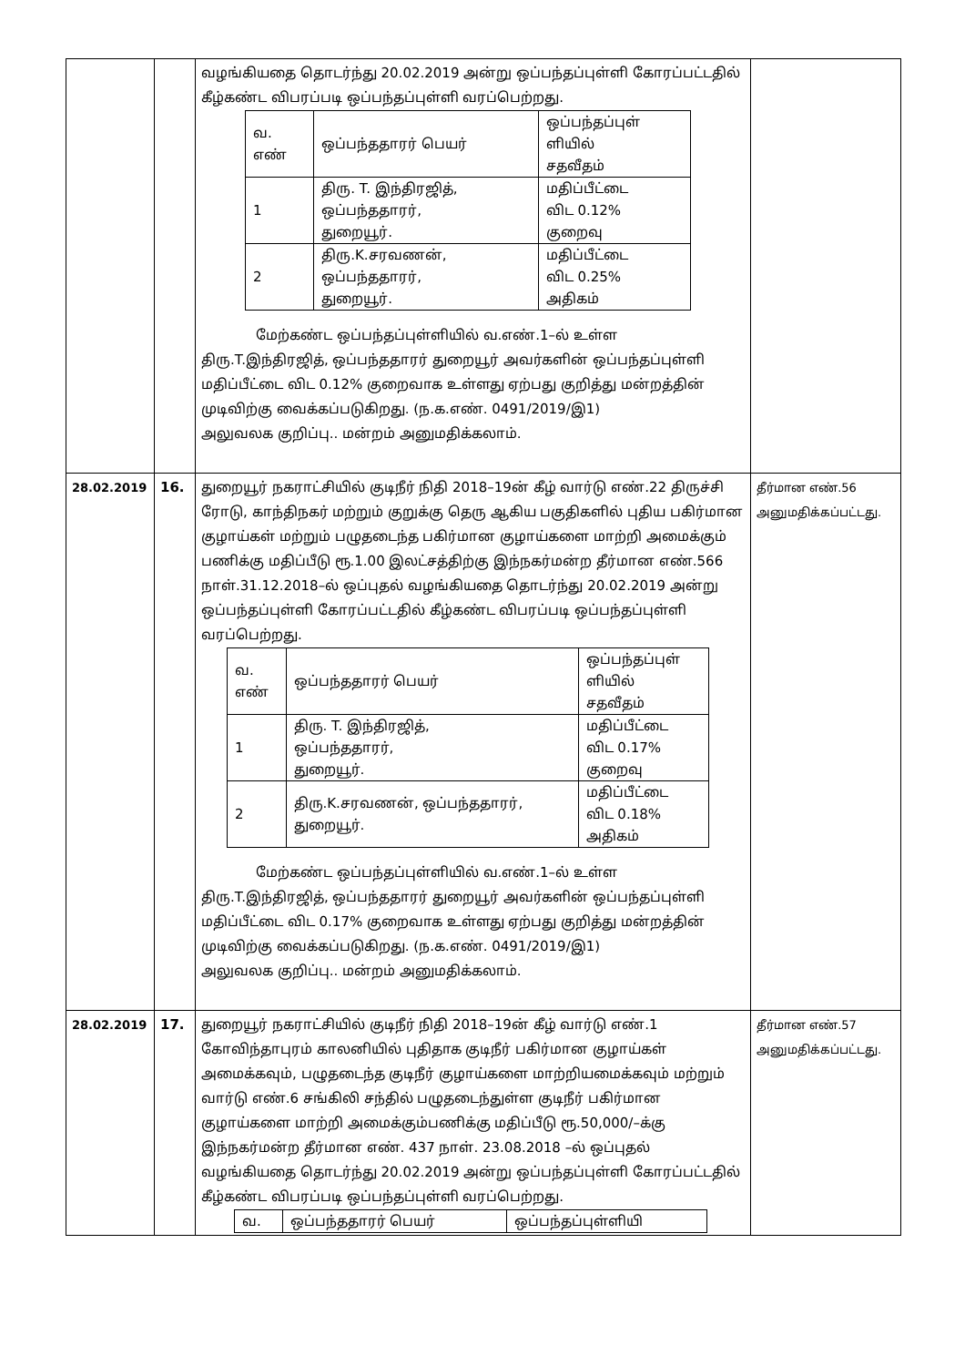| | | வழங்கியதை தொடர்ந்து 20.02.2019 அன்று ஒப்பந்தப்புள்ளி கோரப்பட்டதில் கீழ்கண்ட விபரப்படி ஒப்பந்தப்புள்ளி வரப்பெற்றது. / வ. எண் / ஒப்பந்ததாரர் பெயர் / ஒப்பந்தப்புள் ளியில் சதவீதம் / / 1 / திரு. T. இந்திரஜித், ஒப்பந்ததாரர், துறையூர். / மதிப்பீட்டை விட 0.12% குறைவு / / 2 / திரு.K.சரவணன், ஒப்பந்ததாரர், துறையூர். / மதிப்பீட்டை விட 0.25% அதிகம் / மேற்கண்ட ஒப்பந்தப்புள்ளியில் வ.எண்.1–ல் உள்ள திரு.T.இந்திரஜித், ஒப்பந்ததாரர் துறையூர் அவர்களின் ஒப்பந்தப்புள்ளி மதிப்பீட்டை விட 0.12% குறைவாக உள்ளது ஏற்பது குறித்து மன்றத்தின் முடிவிற்கு வைக்கப்படுகிறது. (ந.க.எண். 0491/2019/இ1) அலுவலக குறிப்பு.. மன்றம் அனுமதிக்கலாம். | |
| 28.02.2019 | 16. | துறையூர் நகராட்சியில் குடிநீர் நிதி 2018–19ன் கீழ் வார்டு எண்.22 திருச்சி ரோடு, காந்திநகர் மற்றும் குறுக்கு தெரு ஆகிய பகுதிகளில் புதிய பகிர்மான குழாய்கள் மற்றும் பழுதடைந்த பகிர்மான குழாய்களை மாற்றி அமைக்கும் பணிக்கு மதிப்பீடு ரூ.1.00 இலட்சத்திற்கு இந்நகர்மன்ற தீர்மான எண்.566 நாள்.31.12.2018–ல் ஒப்புதல் வழங்கியதை தொடர்ந்து 20.02.2019 அன்று ஒப்பந்தப்புள்ளி கோரப்பட்டதில் கீழ்கண்ட விபரப்படி ஒப்பந்தப்புள்ளி வரப்பெற்றது. / வ. எண் / ஒப்பந்ததாரர் பெயர் / ஒப்பந்தப்புள் ளியில் சதவீதம் / / 1 / திரு. T. இந்திரஜித், ஒப்பந்ததாரர், துறையூர். / மதிப்பீட்டை விட 0.17% குறைவு / / 2 / திரு.K.சரவணன், ஒப்பந்ததாரர், துறையூர். / மதிப்பீட்டை விட 0.18% அதிகம் / மேற்கண்ட ஒப்பந்தப்புள்ளியில் வ.எண்.1–ல் உள்ள திரு.T.இந்திரஜித், ஒப்பந்ததாரர் துறையூர் அவர்களின் ஒப்பந்தப்புள்ளி மதிப்பீட்டை விட 0.17% குறைவாக உள்ளது ஏற்பது குறித்து மன்றத்தின் முடிவிற்கு வைக்கப்படுகிறது. (ந.க.எண். 0491/2019/இ1) அலுவலக குறிப்பு.. மன்றம் அனுமதிக்கலாம். | தீர்மான எண்.56 அனுமதிக்கப்பட்டது. |
| 28.02.2019 | 17. | துறையூர் நகராட்சியில் குடிநீர் நிதி 2018–19ன் கீழ் வார்டு எண்.1 கோவிந்தாபுரம் காலனியில் புதிதாக குடிநீர் பகிர்மான குழாய்கள் அமைக்கவும், பழுதடைந்த குடிநீர் குழாய்களை மாற்றியமைக்கவும் மற்றும் வார்டு எண்.6 சங்கிலி சந்தில் பழுதடைந்துள்ள குடிநீர் பகிர்மான குழாய்களை மாற்றி அமைக்கும்பணிக்கு மதிப்பீடு ரூ.50,000/–க்கு இந்நகர்மன்ற தீர்மான எண். 437 நாள். 23.08.2018 –ல் ஒப்புதல் வழங்கியதை தொடர்ந்து 20.02.2019 அன்று ஒப்பந்தப்புள்ளி கோரப்பட்டதில் கீழ்கண்ட விபரப்படி ஒப்பந்தப்புள்ளி வரப்பெற்றது. / வ. / ஒப்பந்ததாரர் பெயர் / ஒப்பந்தப்புள்ளியி / | தீர்மான எண்.57 அனுமதிக்கப்பட்டது. |